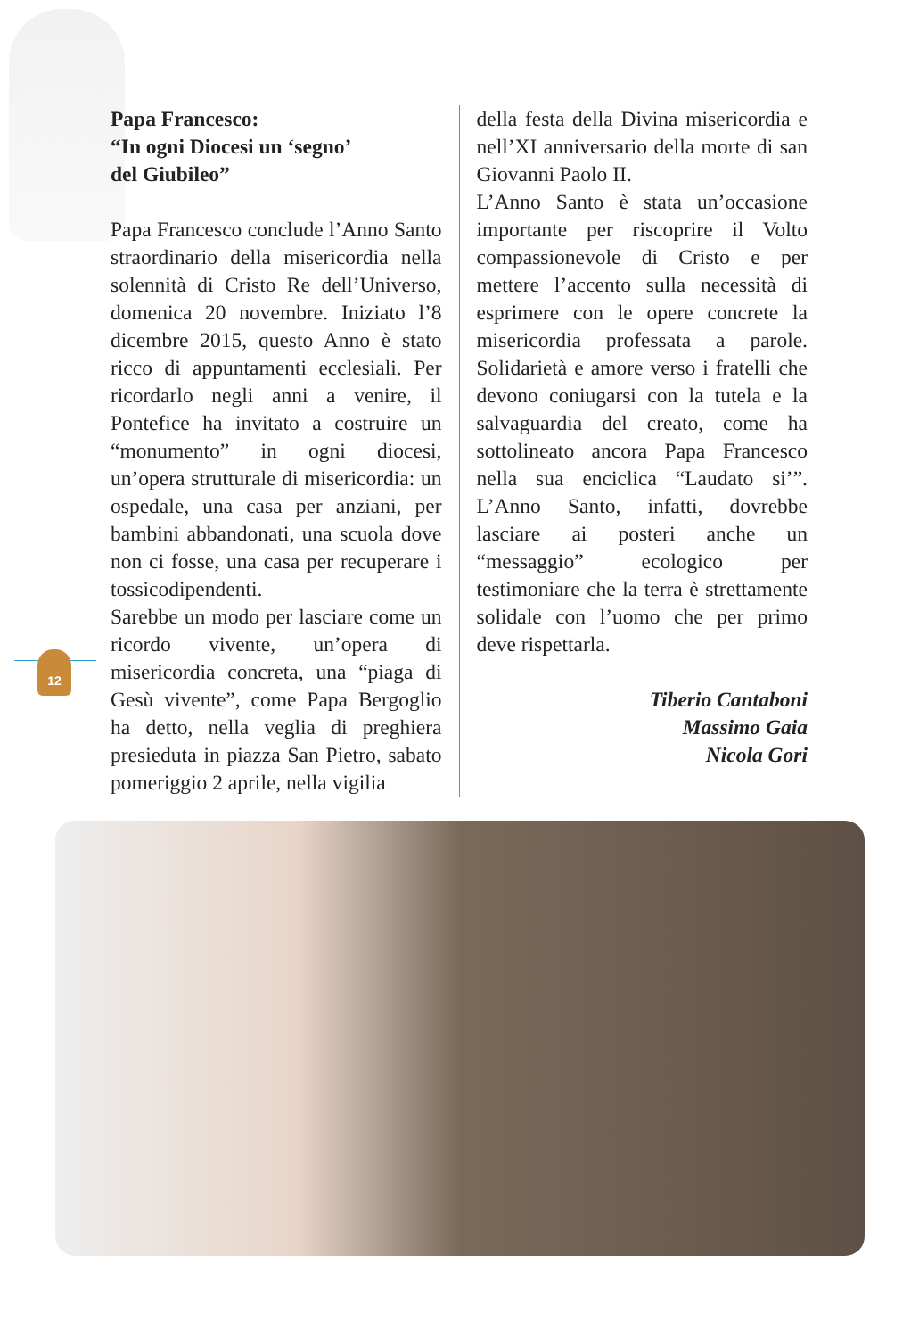12
Papa Francesco:
“In ogni Diocesi un ‘segno’
del Giubileo”
Papa Francesco conclude l’Anno Santo straordinario della misericordia nella solennità di Cristo Re dell’Universo, domenica 20 novembre. Iniziato l’8 dicembre 2015, questo Anno è stato ricco di appuntamenti ecclesiali. Per ricordarlo negli anni a venire, il Pontefice ha invitato a costruire un “monumento” in ogni diocesi, un’opera strutturale di misericordia: un ospedale, una casa per anziani, per bambini abbandonati, una scuola dove non ci fosse, una casa per recuperare i tossicodipendenti.
Sarebbe un modo per lasciare come un ricordo vivente, un’opera di misericordia concreta, una “piaga di Gesù vivente”, come Papa Bergoglio ha detto, nella veglia di preghiera presieduta in piazza San Pietro, sabato pomeriggio 2 aprile, nella vigilia
della festa della Divina misericordia e nell’XI anniversario della morte di san Giovanni Paolo II.
L’Anno Santo è stata un’occasione importante per riscoprire il Volto compassionevole di Cristo e per mettere l’accento sulla necessità di esprimere con le opere concrete la misericordia professata a parole. Solidarietà e amore verso i fratelli che devono coniugarsi con la tutela e la salvaguardia del creato, come ha sottolineato ancora Papa Francesco nella sua enciclica “Laudato si’”. L’Anno Santo, infatti, dovrebbe lasciare ai posteri anche un “messaggio” ecologico per testimoniare che la terra è strettamente solidale con l’uomo che per primo deve rispettarla.
Tiberio Cantaboni
Massimo Gaia
Nicola Gori